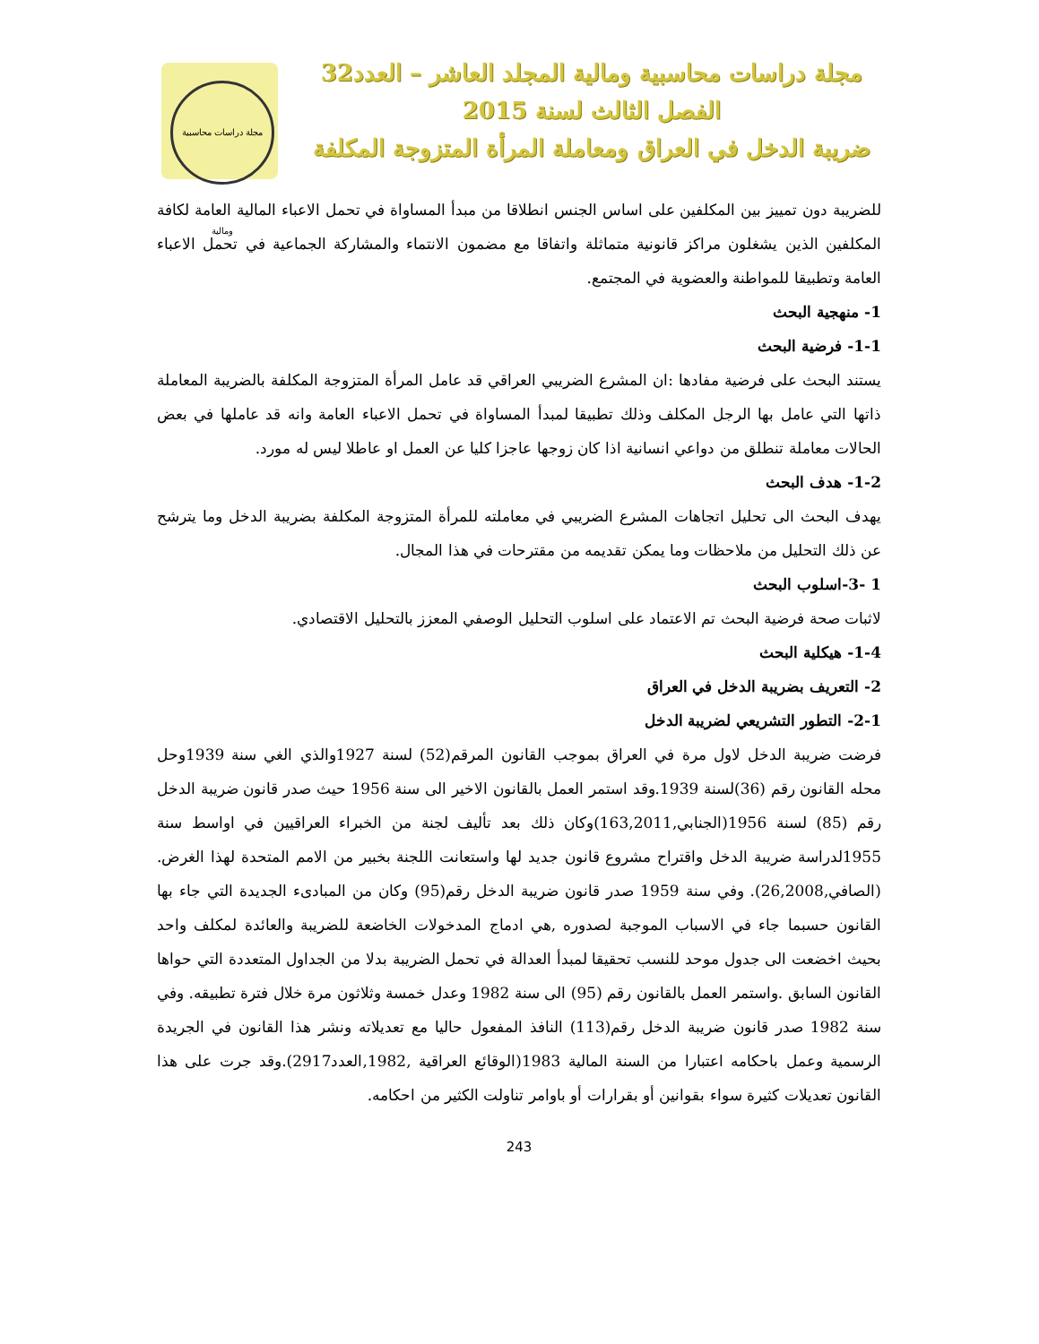مجلة دراسات محاسبية ومالية
مجلة دراسات محاسبية ومالية المجلد العاشر – العدد32
الفصل الثالث لسنة 2015
ضريبة الدخل في العراق ومعاملة المرأة المتزوجة المكلفة
للضريبة دون تمييز بين المكلفين على اساس الجنس انطلاقا من مبدأ المساواة في تحمل الاعباء المالية العامة لكافة المكلفين الذين يشغلون مراكز قانونية متماثلة واتفاقا مع مضمون الانتماء والمشاركة الجماعية في تحمل الاعباء العامة وتطبيقا للمواطنة والعضوية في المجتمع.
1- منهجية البحث
1-1- فرضية البحث
يستند البحث على فرضية مفادها :ان المشرع الضريبي العراقي قد عامل المرأة المتزوجة المكلفة بالضريبة المعاملة ذاتها التي عامل بها الرجل المكلف وذلك تطبيقا لمبدأ المساواة في تحمل الاعباء العامة وانه قد عاملها في بعض الحالات معاملة تنطلق من دواعي انسانية اذا كان زوجها عاجزا كليا عن العمل او عاطلا ليس له مورد.
1-2- هدف البحث
يهدف البحث الى تحليل اتجاهات المشرع الضريبي في معاملته للمرأة المتزوجة المكلفة بضريبة الدخل وما يترشح عن ذلك التحليل من ملاحظات وما يمكن تقديمه من مقترحات في هذا المجال.
1 -3-اسلوب البحث
لاثبات صحة فرضية البحث تم الاعتماد على اسلوب التحليل الوصفي المعزز بالتحليل الاقتصادي.
1-4- هيكلية البحث
2- التعريف بضريبة الدخل في العراق
2-1- التطور التشريعي لضريبة الدخل
فرضت ضريبة الدخل لاول مرة في العراق بموجب القانون المرقم(52) لسنة 1927والذي الغي سنة 1939وحل محله القانون رقم (36)لسنة 1939.وقد استمر العمل بالقانون الاخير الى سنة 1956 حيث صدر قانون ضريبة الدخل رقم (85) لسنة 1956(الجنابي,163,2011)وكان ذلك بعد تأليف لجنة من الخبراء العراقيين في اواسط سنة 1955لدراسة ضريبة الدخل واقتراح مشروع قانون جديد لها واستعانت اللجنة بخبير من الامم المتحدة لهذا الغرض.(الصافي,26,2008). وفي سنة 1959 صدر قانون ضريبة الدخل رقم(95) وكان من المبادىء الجديدة التي جاء بها القانون حسبما جاء في الاسباب الموجبة لصدوره ,هي ادماج المدخولات الخاضعة للضريبة والعائدة لمكلف واحد بحيث اخضعت الى جدول موحد للنسب تحقيقا لمبدأ العدالة في تحمل الضريبة بدلا من الجداول المتعددة التي حواها القانون السابق .واستمر العمل بالقانون رقم (95) الى سنة 1982 وعدل خمسة وثلاثون مرة خلال فترة تطبيقه. وفي سنة 1982 صدر قانون ضريبة الدخل رقم(113) النافذ المفعول حاليا مع تعديلاته ونشر هذا القانون في الجريدة الرسمية وعمل باحكامه اعتبارا من السنة المالية 1983(الوقائع العراقية ,1982,العدد2917).وقد جرت على هذا القانون تعديلات كثيرة سواء بقوانين أو بقرارات أو باوامر تناولت الكثير من احكامه.
243